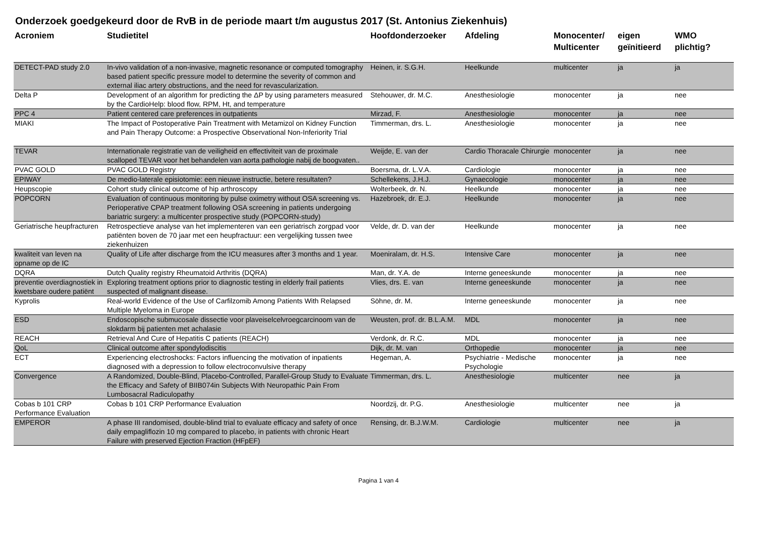Onderzoek goedgekeurd door de RvB in de periode maart t/m augustus 2017 (St. Antonius Ziekenhuis)
| Acroniem | Studietitel | Hoofdonderzoeker | Afdeling | Monocenter/ Multicenter | eigen geïnitieerd | WMO plichtig? |
| --- | --- | --- | --- | --- | --- | --- |
| DETECT-PAD study 2.0 | In-vivo validation of a non-invasive, magnetic resonance or computed tomography based patient specific pressure model to determine the severity of common and external iliac artery obstructions, and the need for revascularization. | Heinen, ir. S.G.H. | Heelkunde | multicenter | ja | ja |
| Delta P | Development of an algorithm for predicting the ΔP by using parameters measured by the CardioHelp: blood flow, RPM, Ht, and temperature | Stehouwer, dr. M.C. | Anesthesiologie | monocenter | ja | nee |
| PPC 4 | Patient centered care preferences in outpatients | Mirzad, F. | Anesthesiologie | monocenter | ja | nee |
| MIAKI | The Impact of Postoperative Pain Treatment with Metamizol on Kidney Function and Pain Therapy Outcome: a Prospective Observational Non-Inferiority Trial | Timmerman, drs. L. | Anesthesiologie | monocenter | ja | nee |
| TEVAR | Internationale registratie van de veiligheid en effectiviteit van de proximale scalloped TEVAR voor het behandelen van aorta pathologie nabij de boogvaten.. | Weijde, E. van der | Cardio Thoracale Chirurgie | monocenter | ja | nee |
| PVAC GOLD | PVAC GOLD Registry | Boersma, dr. L.V.A. | Cardiologie | monocenter | ja | nee |
| EPIWAY | De medio-laterale episiotomie: een nieuwe instructie, betere resultaten? | Schellekens, J.H.J. | Gynaecologie | monocenter | ja | nee |
| Heupscopie | Cohort study clinical outcome of hip arthroscopy | Wolterbeek, dr. N. | Heelkunde | monocenter | ja | nee |
| POPCORN | Evaluation of continuous monitoring by pulse oximetry without OSA screening vs. Perioperative CPAP treatment following OSA screening in patients undergoing bariatric surgery: a multicenter prospective study (POPCORN-study) | Hazebroek, dr. E.J. | Heelkunde | monocenter | ja | nee |
| Geriatrische heupfracturen | Retrospectieve analyse van het implementeren van een geriatrisch zorgpad voor patiënten boven de 70 jaar met een heupfractuur: een vergelijking tussen twee ziekenhuizen | Velde, dr. D. van der | Heelkunde | monocenter | ja | nee |
| kwaliteit van leven na opname op de IC | Quality of Life after discharge from the ICU measures after 3 months and 1 year. | Moeniralam, dr. H.S. | Intensive Care | monocenter | ja | nee |
| DQRA | Dutch Quality registry Rheumatoid Arthritis (DQRA) | Man, dr. Y.A. de | Interne geneeskunde | monocenter | ja | nee |
| preventie overdiagnostiek in kwetsbare oudere patiënt | Exploring treatment options prior to diagnostic testing in elderly frail patients suspected of malignant disease. | Vlies, drs. E. van | Interne geneeskunde | monocenter | ja | nee |
| Kyprolis | Real-world Evidence of the Use of Carfilzomib Among Patients With Relapsed Multiple Myeloma in Europe | Söhne, dr. M. | Interne geneeskunde | monocenter | ja | nee |
| ESD | Endoscopische submucosale dissectie voor plaveiselcelvroegcarcinoom van de slokdarm bij patienten met achalasie | Weusten, prof. dr. B.L.A.M. | MDL | monocenter | ja | nee |
| REACH | Retrieval And Cure of Hepatitis C patients (REACH) | Verdonk, dr. R.C. | MDL | monocenter | ja | nee |
| QoL | Clinical outcome after spondylodiscitis | Dijk, dr. M. van | Orthopedie | monocenter | ja | nee |
| ECT | Experiencing electroshocks: Factors influencing the motivation of inpatients diagnosed with a depression to follow electroconvulsive therapy | Hegeman, A. | Psychiatrie - Medische Psychologie | monocenter | ja | nee |
| Convergence | A Randomized, Double-Blind, Placebo-Controlled, Parallel-Group Study to Evaluate the Efficacy and Safety of BIIB074in Subjects With Neuropathic Pain From Lumbosacral Radiculopathy | Timmerman, drs. L. | Anesthesiologie | multicenter | nee | ja |
| Cobas b 101 CRP Performance Evaluation | Cobas b 101 CRP Performance Evaluation | Noordzij, dr. P.G. | Anesthesiologie | multicenter | nee | ja |
| EMPEROR | A phase III randomised, double-blind trial to evaluate efficacy and safety of once daily empagliflozin 10 mg compared to placebo, in patients with chronic Heart Failure with preserved Ejection Fraction (HFpEF) | Rensing, dr. B.J.W.M. | Cardiologie | multicenter | nee | ja |
Pagina 1 van 4